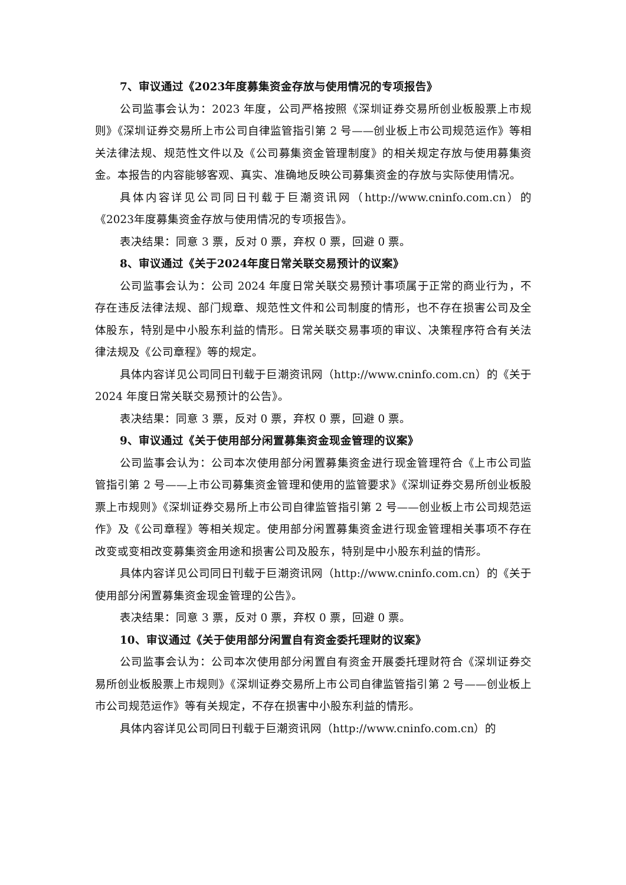7、审议通过《2023年度募集资金存放与使用情况的专项报告》
公司监事会认为：2023 年度，公司严格按照《深圳证券交易所创业板股票上市规则》《深圳证券交易所上市公司自律监管指引第 2 号——创业板上市公司规范运作》等相关法律法规、规范性文件以及《公司募集资金管理制度》的相关规定存放与使用募集资金。本报告的内容能够客观、真实、准确地反映公司募集资金的存放与实际使用情况。
具体内容详见公司同日刊载于巨潮资讯网（http://www.cninfo.com.cn）的《2023年度募集资金存放与使用情况的专项报告》。
表决结果：同意 3 票，反对 0 票，弃权 0 票，回避 0 票。
8、审议通过《关于2024年度日常关联交易预计的议案》
公司监事会认为：公司 2024 年度日常关联交易预计事项属于正常的商业行为，不存在违反法律法规、部门规章、规范性文件和公司制度的情形，也不存在损害公司及全体股东，特别是中小股东利益的情形。日常关联交易事项的审议、决策程序符合有关法律法规及《公司章程》等的规定。
具体内容详见公司同日刊载于巨潮资讯网（http://www.cninfo.com.cn）的《关于 2024 年度日常关联交易预计的公告》。
表决结果：同意 3 票，反对 0 票，弃权 0 票，回避 0 票。
9、审议通过《关于使用部分闲置募集资金现金管理的议案》
公司监事会认为：公司本次使用部分闲置募集资金进行现金管理符合《上市公司监管指引第 2 号——上市公司募集资金管理和使用的监管要求》《深圳证券交易所创业板股票上市规则》《深圳证券交易所上市公司自律监管指引第 2 号——创业板上市公司规范运作》及《公司章程》等相关规定。使用部分闲置募集资金进行现金管理相关事项不存在改变或变相改变募集资金用途和损害公司及股东，特别是中小股东利益的情形。
具体内容详见公司同日刊载于巨潮资讯网（http://www.cninfo.com.cn）的《关于使用部分闲置募集资金现金管理的公告》。
表决结果：同意 3 票，反对 0 票，弃权 0 票，回避 0 票。
10、审议通过《关于使用部分闲置自有资金委托理财的议案》
公司监事会认为：公司本次使用部分闲置自有资金开展委托理财符合《深圳证券交易所创业板股票上市规则》《深圳证券交易所上市公司自律监管指引第 2 号——创业板上市公司规范运作》等有关规定，不存在损害中小股东利益的情形。
具体内容详见公司同日刊载于巨潮资讯网（http://www.cninfo.com.cn）的